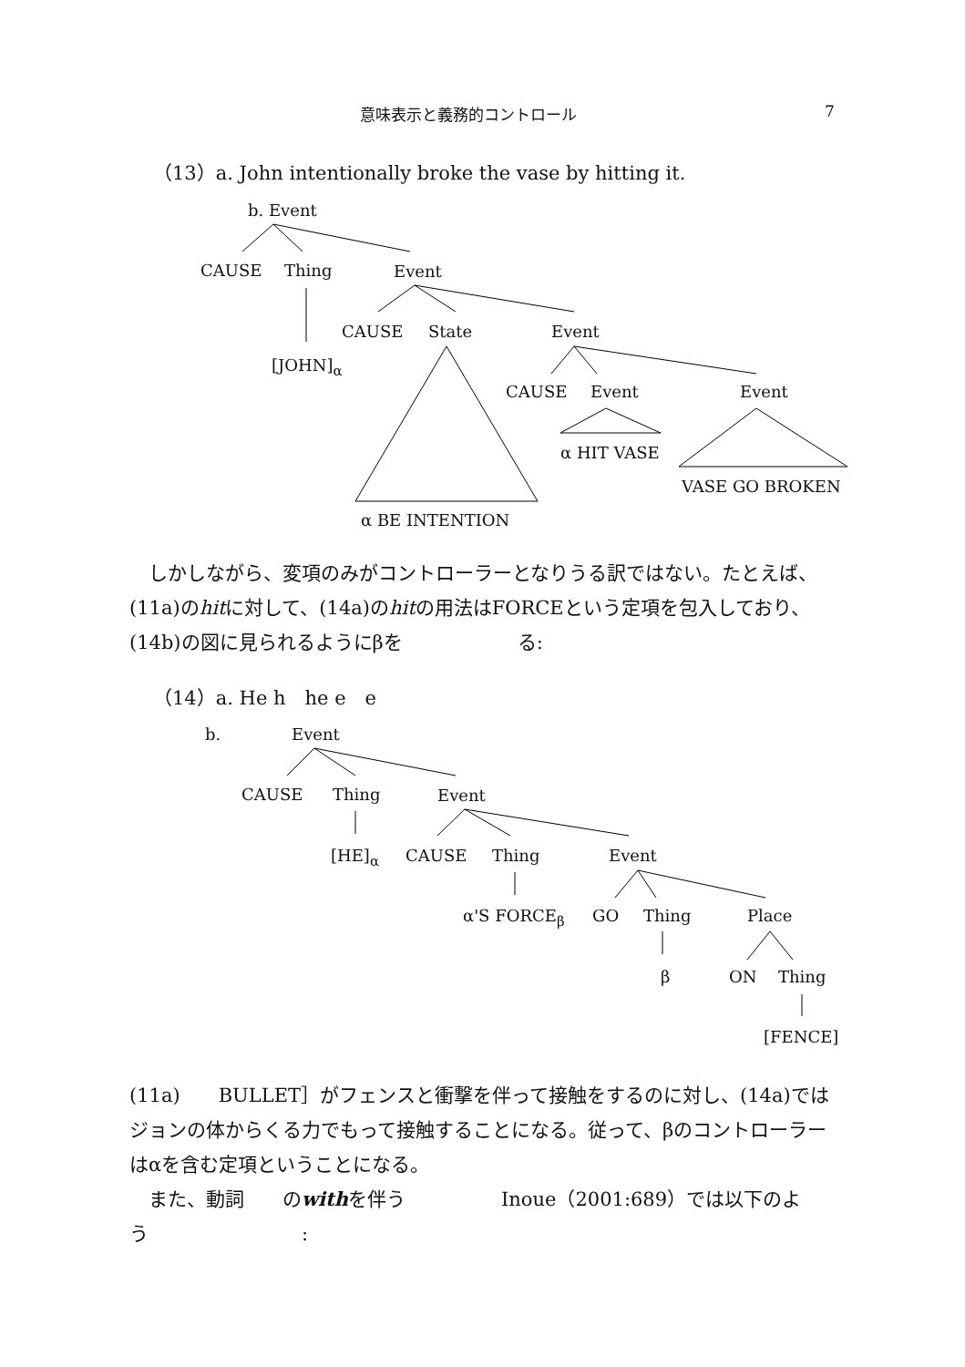意味表示と義務的コントロール 7
（13）a. John intentionally broke the vase by hitting it.
b. Event
CAUSE Thing Event
[JOHN]<sub>α</sub>
CAUSE State Event
CAUSE Event Event
α HIT VASE
VASE GO BROKEN
α BE INTENTION
　しかしながら、変項のみがコントローラーとなりうる訳ではない。たとえば、(11a)のhitに対して、(14a)のhitの用法はFORCEという定項を包入しており、(14b)の図に見られるようにβを　　　　　　る:
（14）a. He h　he e　e
b. Event
CAUSE Thing Event
[HE]<sub>α</sub> CAUSE Thing Event
α'S FORCE<sub>β</sub> GO Thing Place
β ON Thing
[FENCE]
(11a)　　BULLET］がフェンスと衝撃を伴って接触をするのに対し、(14a)ではジョンの体からくる力でもって接触することになる。従って、βのコントローラーはαを含む定項ということになる。
　また、動詞　　のwithを伴う　　　　　Inoue（2001:689）では以下のよう　　　　　　　　: